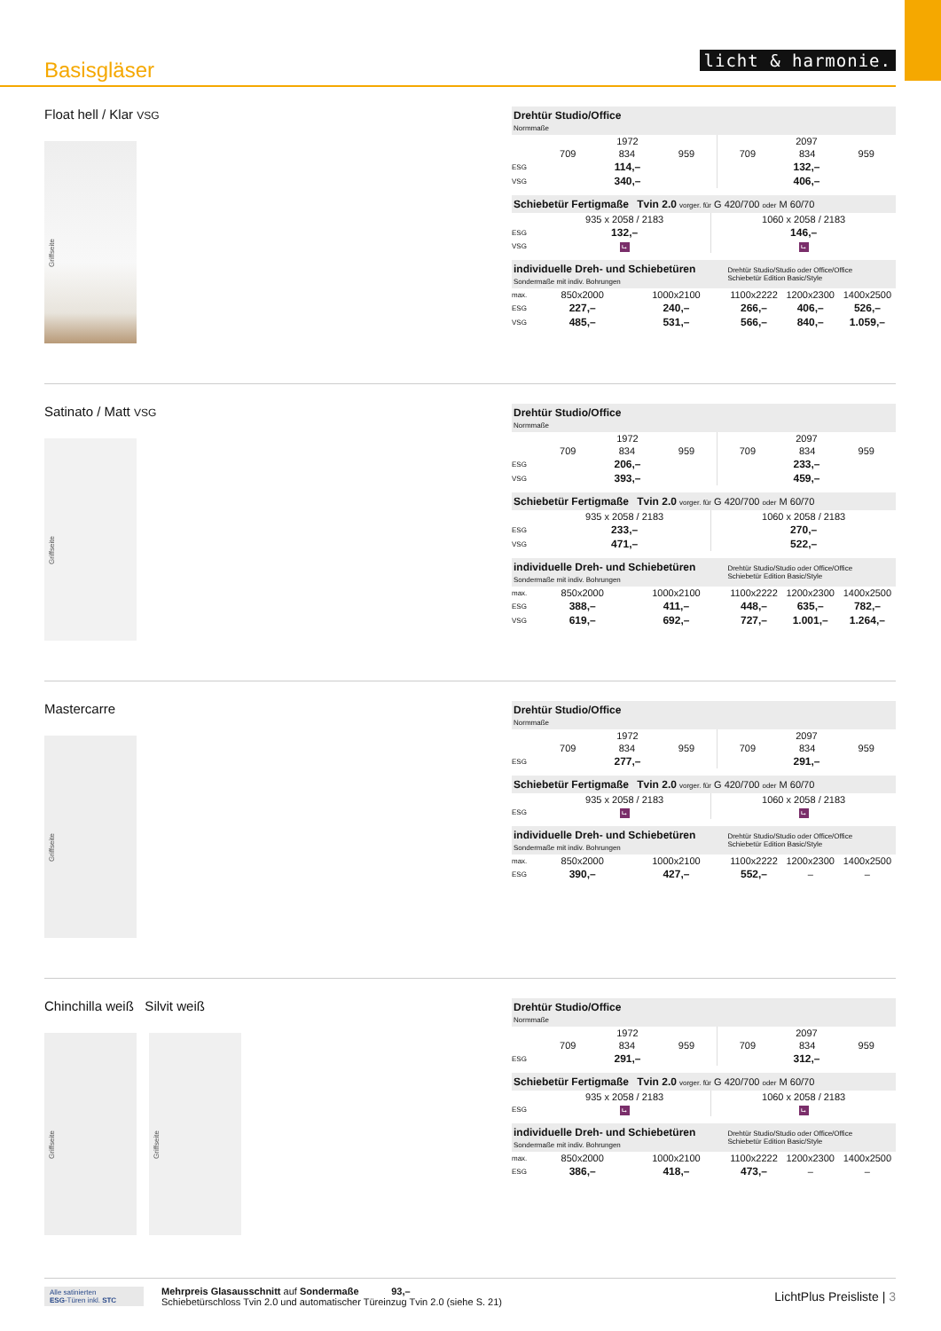Basisgläser
licht & harmonie.
Float hell / Klar VSG
Griffseite
| Drehtür Studio/Office Normmaße | | | | | | |
| | 1972 | | | 2097 | | |
| | 709 | 834 | 959 | 709 | 834 | 959 |
| ESG | 114,– | | | 132,– | | |
| VSG | 340,– | | | 406,– | | |
| Schiebetür Fertigmaße Tvin 2.0 vorger. für G 420/700 oder M 60/70 | | |
| | 935 x 2058 / 2183 | 1060 x 2058 / 2183 |
| ESG | 132,– | 146,– |
| VSG | ⮡ | ⮡ |
| individuelle Dreh- und Schiebetüren Sondermaße mit indiv. Bohrungen | | | Drehtür Studio/Studio oder Office/Office Schiebetür Edition Basic/Style | | |
| max. | 850x2000 | 1000x2100 | 1100x2222 | 1200x2300 | 1400x2500 |
| ESG | 227,– | 240,– | 266,– | 406,– | 526,– |
| VSG | 485,– | 531,– | 566,– | 840,– | 1.059,– |
Satinato / Matt VSG
Griffseite
| Drehtür Studio/Office Normmaße | | | | | | |
| | 1972 | | | 2097 | | |
| | 709 | 834 | 959 | 709 | 834 | 959 |
| ESG | 206,– | | | 233,– | | |
| VSG | 393,– | | | 459,– | | |
| Schiebetür Fertigmaße Tvin 2.0 vorger. für G 420/700 oder M 60/70 | | |
| | 935 x 2058 / 2183 | 1060 x 2058 / 2183 |
| ESG | 233,– | 270,– |
| VSG | 471,– | 522,– |
| individuelle Dreh- und Schiebetüren Sondermaße mit indiv. Bohrungen | | | Drehtür Studio/Studio oder Office/Office Schiebetür Edition Basic/Style | | |
| max. | 850x2000 | 1000x2100 | 1100x2222 | 1200x2300 | 1400x2500 |
| ESG | 388,– | 411,– | 448,– | 635,– | 782,– |
| VSG | 619,– | 692,– | 727,– | 1.001,– | 1.264,– |
Mastercarre
Griffseite
| Drehtür Studio/Office Normmaße | | | | | | |
| | 1972 | | | 2097 | | |
| | 709 | 834 | 959 | 709 | 834 | 959 |
| ESG | 277,– | | | 291,– | | |
| Schiebetür Fertigmaße Tvin 2.0 vorger. für G 420/700 oder M 60/70 | | |
| | 935 x 2058 / 2183 | 1060 x 2058 / 2183 |
| ESG | ⮡ | ⮡ |
| individuelle Dreh- und Schiebetüren Sondermaße mit indiv. Bohrungen | | | Drehtür Studio/Studio oder Office/Office Schiebetür Edition Basic/Style | | |
| max. | 850x2000 | 1000x2100 | 1100x2222 | 1200x2300 | 1400x2500 |
| ESG | 390,– | 427,– | 552,– | – | – |
Chinchilla weiß Silvit weiß
Griffseite
Griffseite
| Drehtür Studio/Office Normmaße | | | | | | |
| | 1972 | | | 2097 | | |
| | 709 | 834 | 959 | 709 | 834 | 959 |
| ESG | 291,– | | | 312,– | | |
| Schiebetür Fertigmaße Tvin 2.0 vorger. für G 420/700 oder M 60/70 | | |
| | 935 x 2058 / 2183 | 1060 x 2058 / 2183 |
| ESG | ⮡ | ⮡ |
| individuelle Dreh- und Schiebetüren Sondermaße mit indiv. Bohrungen | | | Drehtür Studio/Studio oder Office/Office Schiebetür Edition Basic/Style | | |
| max. | 850x2000 | 1000x2100 | 1100x2222 | 1200x2300 | 1400x2500 |
| ESG | 386,– | 418,– | 473,– | – | – |
Alle satinierten
ESG-Türen inkl. STC
Mehrpreis Glasausschnitt auf Sondermaße 93,–
Schiebetürschloss Tvin 2.0 und automatischer Türeinzug Tvin 2.0 (siehe S. 21)
LichtPlus Preisliste | 3